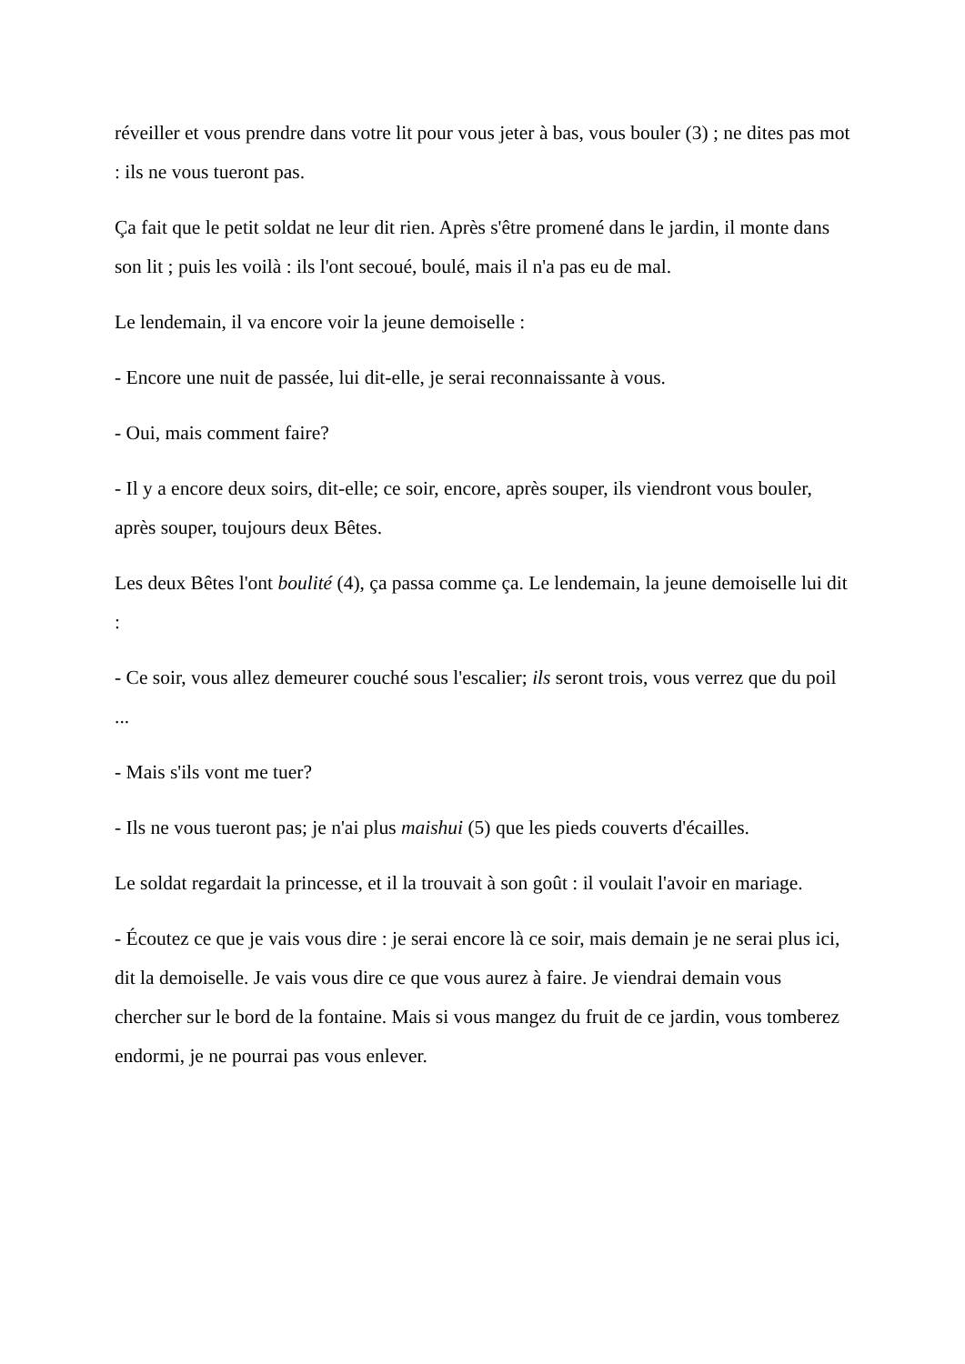réveiller et vous prendre dans votre lit pour vous jeter à bas, vous bouler (3) ; ne dites pas mot : ils ne vous tueront pas.
Ça fait que le petit soldat ne leur dit rien. Après s'être promené dans le jardin, il monte dans son lit ; puis les voilà : ils l'ont secoué, boulé, mais il n'a pas eu de mal.
Le lendemain, il va encore voir la jeune demoiselle :
- Encore une nuit de passée, lui dit-elle, je serai reconnaissante à vous.
- Oui, mais comment faire?
- Il y a encore deux soirs, dit-elle; ce soir, encore, après souper, ils viendront vous bouler, après souper, toujours deux Bêtes.
Les deux Bêtes l'ont boulité (4), ça passa comme ça. Le lendemain, la jeune demoiselle lui dit :
- Ce soir, vous allez demeurer couché sous l'escalier; ils seront trois, vous verrez que du poil ...
- Mais s'ils vont me tuer?
- Ils ne vous tueront pas; je n'ai plus maishui (5) que les pieds couverts d'écailles.
Le soldat regardait la princesse, et il la trouvait à son goût : il voulait l'avoir en mariage.
- Écoutez ce que je vais vous dire : je serai encore là ce soir, mais demain je ne serai plus ici, dit la demoiselle. Je vais vous dire ce que vous aurez à faire. Je viendrai demain vous chercher sur le bord de la fontaine. Mais si vous mangez du fruit de ce jardin, vous tomberez endormi, je ne pourrai pas vous enlever.